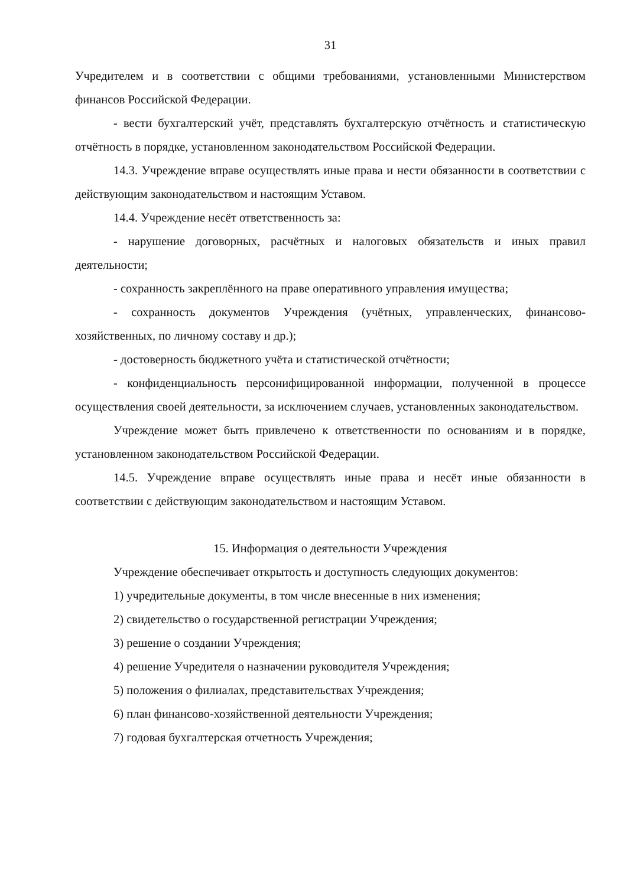31
Учредителем и в соответствии с общими требованиями, установленными Министерством финансов Российской Федерации.
- вести бухгалтерский учёт, представлять бухгалтерскую отчётность и статистическую отчётность в порядке, установленном законодательством Российской Федерации.
14.3. Учреждение вправе осуществлять иные права и нести обязанности в соответствии с действующим законодательством и настоящим Уставом.
14.4. Учреждение несёт ответственность за:
- нарушение договорных, расчётных и налоговых обязательств и иных правил деятельности;
- сохранность закреплённого на праве оперативного управления имущества;
- сохранность документов Учреждения (учётных, управленческих, финансово-хозяйственных, по личному составу и др.);
- достоверность бюджетного учёта и статистической отчётности;
- конфиденциальность персонифицированной информации, полученной в процессе осуществления своей деятельности, за исключением случаев, установленных законодательством.
Учреждение может быть привлечено к ответственности по основаниям и в порядке, установленном законодательством Российской Федерации.
14.5. Учреждение вправе осуществлять иные права и несёт иные обязанности в соответствии с действующим законодательством и настоящим Уставом.
15. Информация о деятельности Учреждения
Учреждение обеспечивает открытость и доступность следующих документов:
1) учредительные документы, в том числе внесенные в них изменения;
2) свидетельство о государственной регистрации Учреждения;
3) решение о создании Учреждения;
4) решение Учредителя о назначении руководителя Учреждения;
5) положения о филиалах, представительствах Учреждения;
6) план финансово-хозяйственной деятельности Учреждения;
7) годовая бухгалтерская отчетность Учреждения;